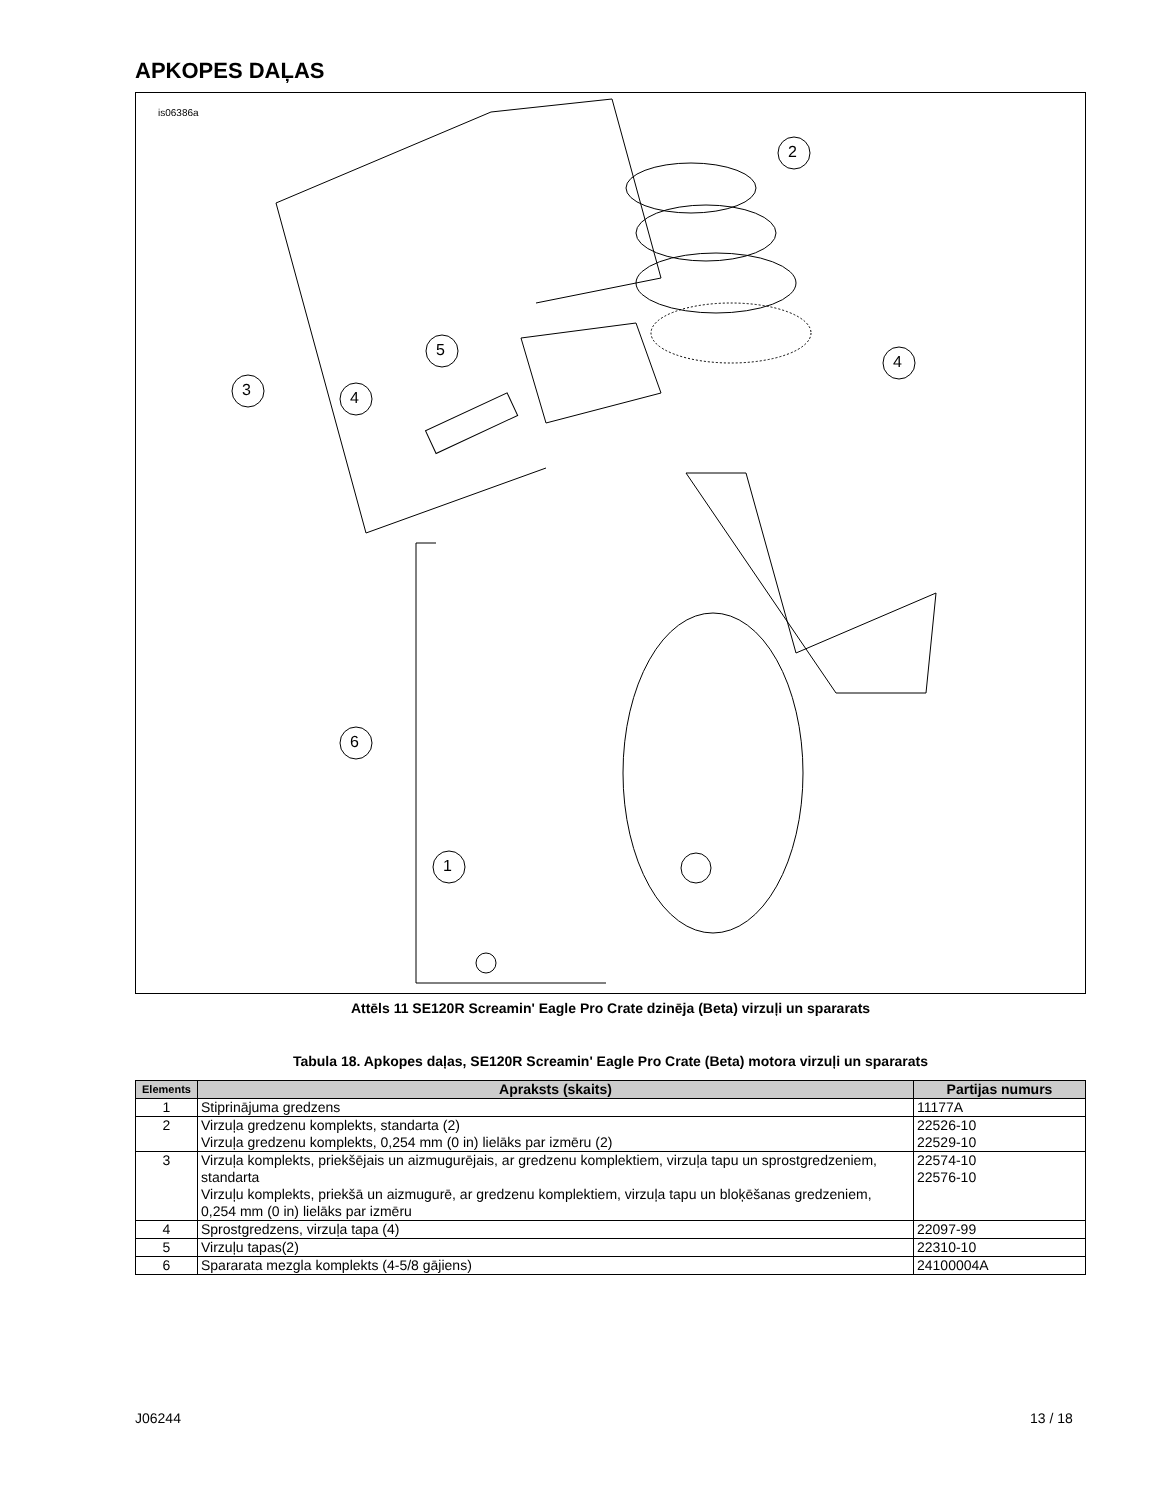APKOPES DAĻAS
is06386a
2
4
3
5
4
6
1
Attēls 11 SE120R Screamin' Eagle Pro Crate dzinēja (Beta) virzuļi un spararats
Tabula 18. Apkopes daļas, SE120R Screamin' Eagle Pro Crate (Beta) motora virzuļi un spararats
| Elements | Apraksts (skaits) | Partijas numurs |
| --- | --- | --- |
| 1 | Stiprinājuma gredzens | 11177A |
| 2 | Virzuļa gredzenu komplekts, standarta (2) Virzuļa gredzenu komplekts, 0,254 mm (0 in) lielāks par izmēru (2) | 22526-10 22529-10 |
| 3 | Virzuļa komplekts, priekšējais un aizmugurējais, ar gredzenu komplektiem, virzuļa tapu un sprostgredzeniem, standarta Virzuļu komplekts, priekšā un aizmugurē, ar gredzenu komplektiem, virzuļa tapu un bloķēšanas gredzeniem, 0,254 mm (0 in) lielāks par izmēru | 22574-10 22576-10 |
| 4 | Sprostgredzens, virzuļa tapa (4) | 22097-99 |
| 5 | Virzuļu tapas(2) | 22310-10 |
| 6 | Spararata mezgla komplekts (4-5/8 gājiens) | 24100004A |
J06244 13 / 18